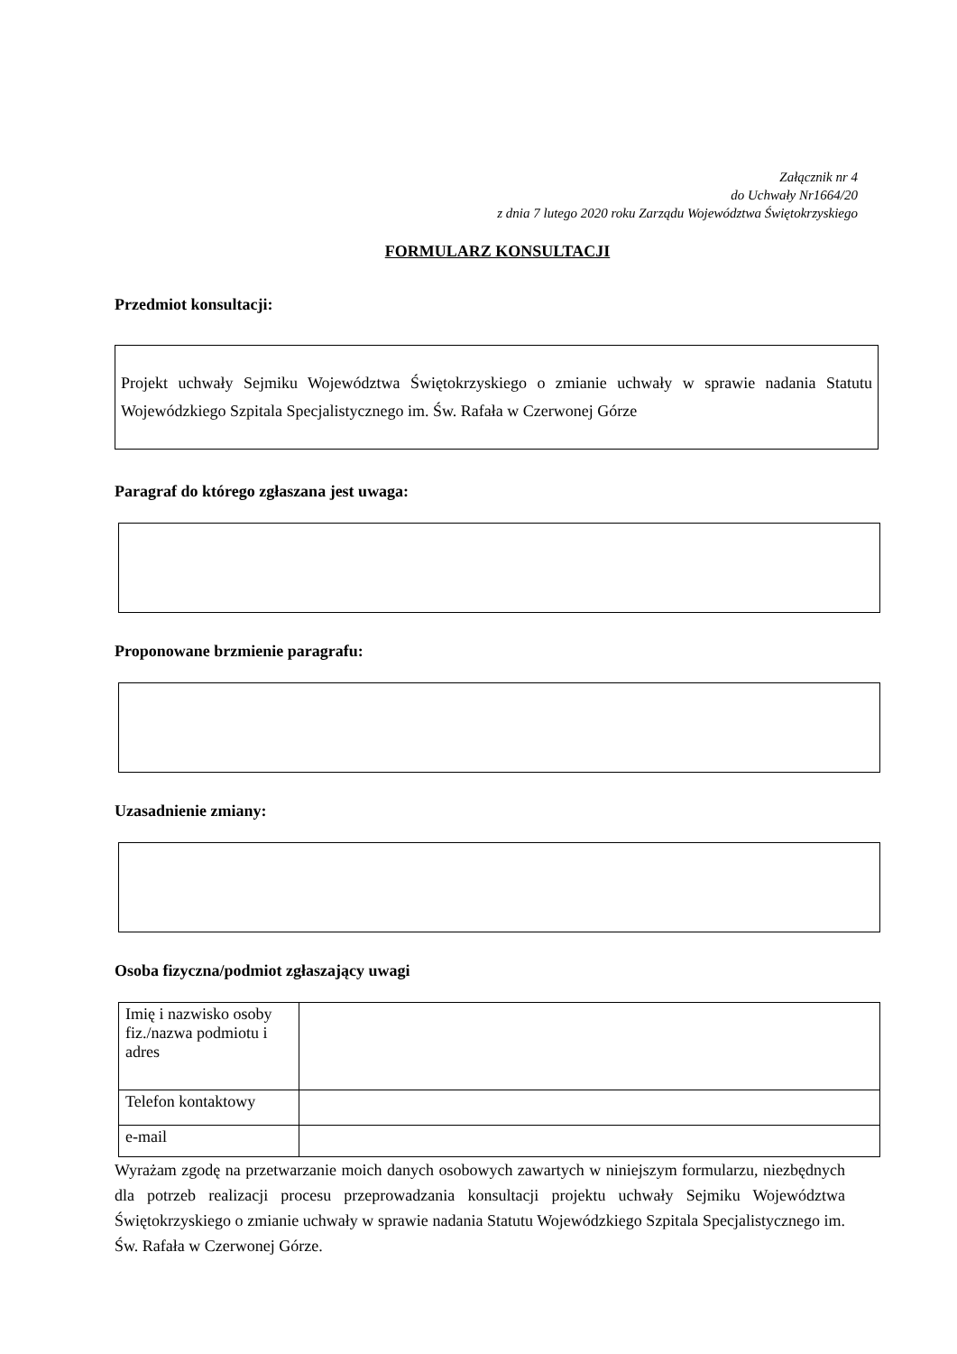Załącznik nr 4
do Uchwały Nr1664/20
z dnia 7 lutego 2020 roku Zarządu Województwa Świętokrzyskiego
FORMULARZ KONSULTACJI
Przedmiot konsultacji:
Projekt uchwały Sejmiku Województwa Świętokrzyskiego o zmianie uchwały w sprawie nadania Statutu Wojewódzkiego Szpitala Specjalistycznego im. Św. Rafała w Czerwonej Górze
Paragraf do którego zgłaszana jest uwaga:
Proponowane brzmienie paragrafu:
Uzasadnienie zmiany:
Osoba fizyczna/podmiot zgłaszający uwagi
| Imię i nazwisko osoby fiz./nazwa podmiotu i adres | |
| Telefon kontaktowy | |
| e-mail | |
Wyrażam zgodę na przetwarzanie moich danych osobowych zawartych w niniejszym formularzu, niezbędnych dla potrzeb realizacji procesu przeprowadzania konsultacji projektu uchwały Sejmiku Województwa Świętokrzyskiego o zmianie uchwały w sprawie nadania Statutu Wojewódzkiego Szpitala Specjalistycznego im. Św. Rafała w Czerwonej Górze.